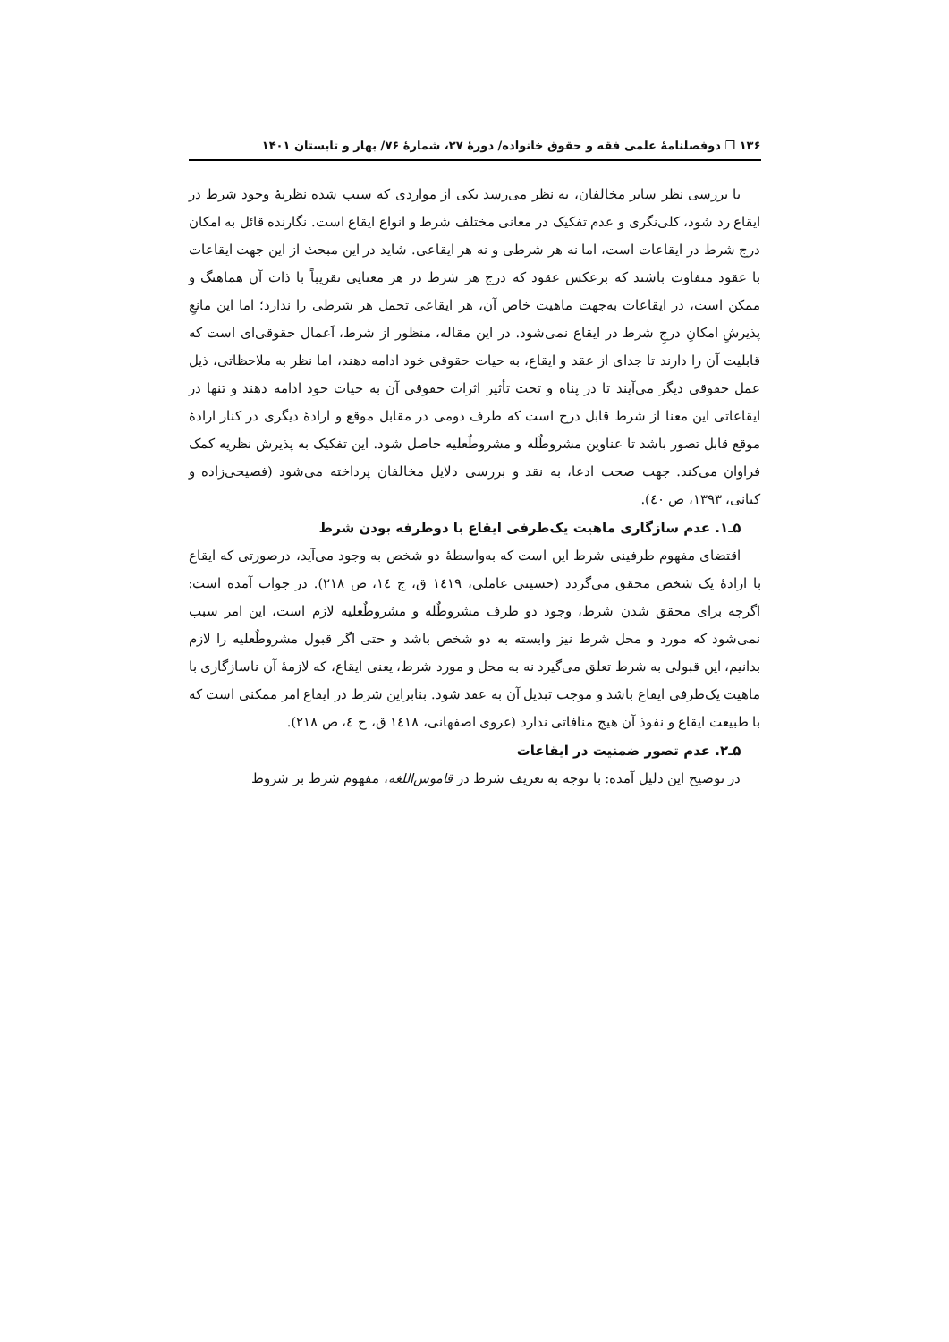۱۳۶ ❐ دوفصلنامهٔ علمی فقه و حقوق خانواده/ دورهٔ ۲۷، شمارهٔ ۷۶/ بهار و تابستان ۱۴۰۱
با بررسی نظر سایر مخالفان، به نظر می‌رسد یکی از مواردی که سبب شده نظریهٔ وجود شرط در ایقاع رد شود، کلی‌نگری و عدم تفکیک در معانی مختلف شرط و انواع ایقاع است. نگارنده قائل به امکان درج شرط در ایقاعات است، اما نه هر شرطی و نه هر ایقاعی. شاید در این مبحث از این جهت ایقاعات با عقود متفاوت باشند که برعکس عقود که درج هر شرط در هر معنایی تقریباً با ذات آن هماهنگ و ممکن است، در ایقاعات به‌جهت ماهیت خاص آن، هر ایقاعی تحمل هر شرطی را ندارد؛ اما این مانعِ پذیرشِ امکانِ درجِ شرط در ایقاع نمی‌شود. در این مقاله، منظور از شرط، اَعمال حقوقی‌ای است که قابلیت آن را دارند تا جدای از عقد و ایقاع، به حیات حقوقی خود ادامه دهند، اما نظر به ملاحظاتی، ذیل عمل حقوقی دیگر می‌آیند تا در پناه و تحت تأثیر اثرات حقوقی آن به حیات خود ادامه دهند و تنها در ایقاعاتی این معنا از شرط قابل درج است که طرف دومی در مقابل موقع و ارادهٔ دیگری در کنار ارادهٔ موقع قابل تصور باشد تا عناوین مشروطٌله و مشروطٌعلیه حاصل شود. این تفکیک به پذیرش نظریه کمک فراوان می‌کند. جهت صحت ادعا، به نقد و بررسی دلایل مخالفان پرداخته می‌شود (فصیحی‌زاده و کیانی، ۱۳۹۳، ص ٤٠).
۵ـ۱. عدم سازگاری ماهیت یک‌طرفی ایقاع با دوطرفه بودن شرط
اقتضای مفهوم طرفینی شرط این است که به‌واسطهٔ دو شخص به وجود می‌آید، درصورتی که ایقاع با ارادهٔ یک شخص محقق می‌گردد (حسینی عاملی، ١٤١٩ ق، ج ١٤، ص ٢١٨). در جواب آمده است: اگرچه برای محقق شدن شرط، وجود دو طرف مشروطٌله و مشروطٌعلیه لازم است، این امر سبب نمی‌شود که مورد و محل شرط نیز وابسته به دو شخص باشد و حتی اگر قبول مشروطٌعلیه را لازم بدانیم، این قبولی به شرط تعلق می‌گیرد نه به محل و مورد شرط، یعنی ایقاع، که لازمهٔ آن ناسازگاری با ماهیت یک‌طرفی ایقاع باشد و موجب تبدیل آن به عقد شود. بنابراین شرط در ایقاع امر ممکنی است که با طبیعت ایقاع و نفوذ آن هیچ منافاتی ندارد (غروی اصفهانی، ١٤١٨ ق، ج ٤، ص ٢١٨).
۵ـ۲. عدم تصور ضمنیت در ایقاعات
در توضیح این دلیل آمده: با توجه به تعریف شرط در قاموس‌اللغه، مفهوم شرط بر شروط